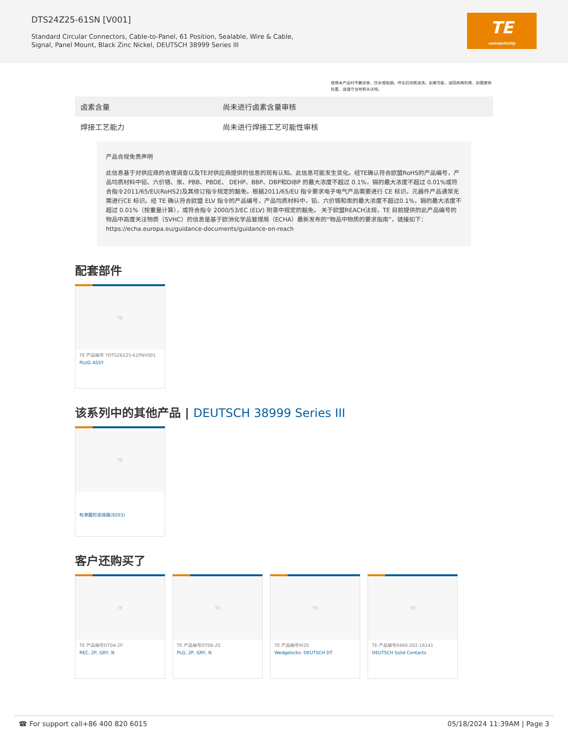DTS24Z25-61SN [V001]
Standard Circular Connectors, Cable-to-Panel, 61 Position, Sealable, Wire & Cable,
Signal, Panel Mount, Black Zinc Nickel, DEUTSCH 38999 Series III
TE
connectivity
使用本产品时不要进食、饮水或吸烟。作业后彻底清洗。如果可能，请回收再利用，如需废弃处置，请遵守当地有关法规。
| 卤素含量 | 尚未进行卤素含量审核 |
| 焊接工艺能力 | 尚未进行焊接工艺可能性审核 |
产品合规免责声明
此信息基于对供应商的合理调查以及TE对供应商提供的信息的现有认知。此信息可能发生变化。经TE确认符合欧盟RoHS的产品编号，产品均质材料中铅、六价铬、汞、PBB、PBDE、 DEHP、BBP、DBP和DIBP 的最大浓度不超过 0.1%，镉的最大浓度不超过 0.01%或符合指令2011/65/EU(RoHS2)及其修订指令规定的豁免。根据2011/65/EU 指令要求电子电气产品需要进行 CE 标识。元器件产品通常无需进行CE 标识。经 TE 确认符合欧盟 ELV 指令的产品编号，产品均质材料中，铅、六价铬和汞的最大浓度不超过0.1%，镉的最大浓度不超过 0.01%（按重量计算），或符合指令 2000/53/EC (ELV) 附录中规定的豁免。 关于欧盟REACH法规，TE 目前提供的此产品编号的物品中高度关注物质（SVHC）的信息是基于欧洲化学品管理局（ECHA）最新发布的“物品中物质的要求指南”，链接如下：https://echa.europa.eu/guidance-documents/guidance-on-reach
配套部件
TE
TE 产品编号 YDTS26Z25-61PNV001
PLUG ASSY
该系列中的其他产品 | DEUTSCH 38999 Series III
TE
标准圆形连接器(9203)
客户还购买了
TE
TE 产品编号DT04-2P
REC, 2P, GRY, N
TE
TE 产品编号DT06-2S
PLG, 2P, GRY, N
TE
TE 产品编号W2S
Wedgelocks: DEUTSCH DT
TE
TE 产品编号0460-202-16141
DEUTSCH Solid Contacts
☎ For support call+86 400 820 6015 05/18/2024 11:39AM | Page 3